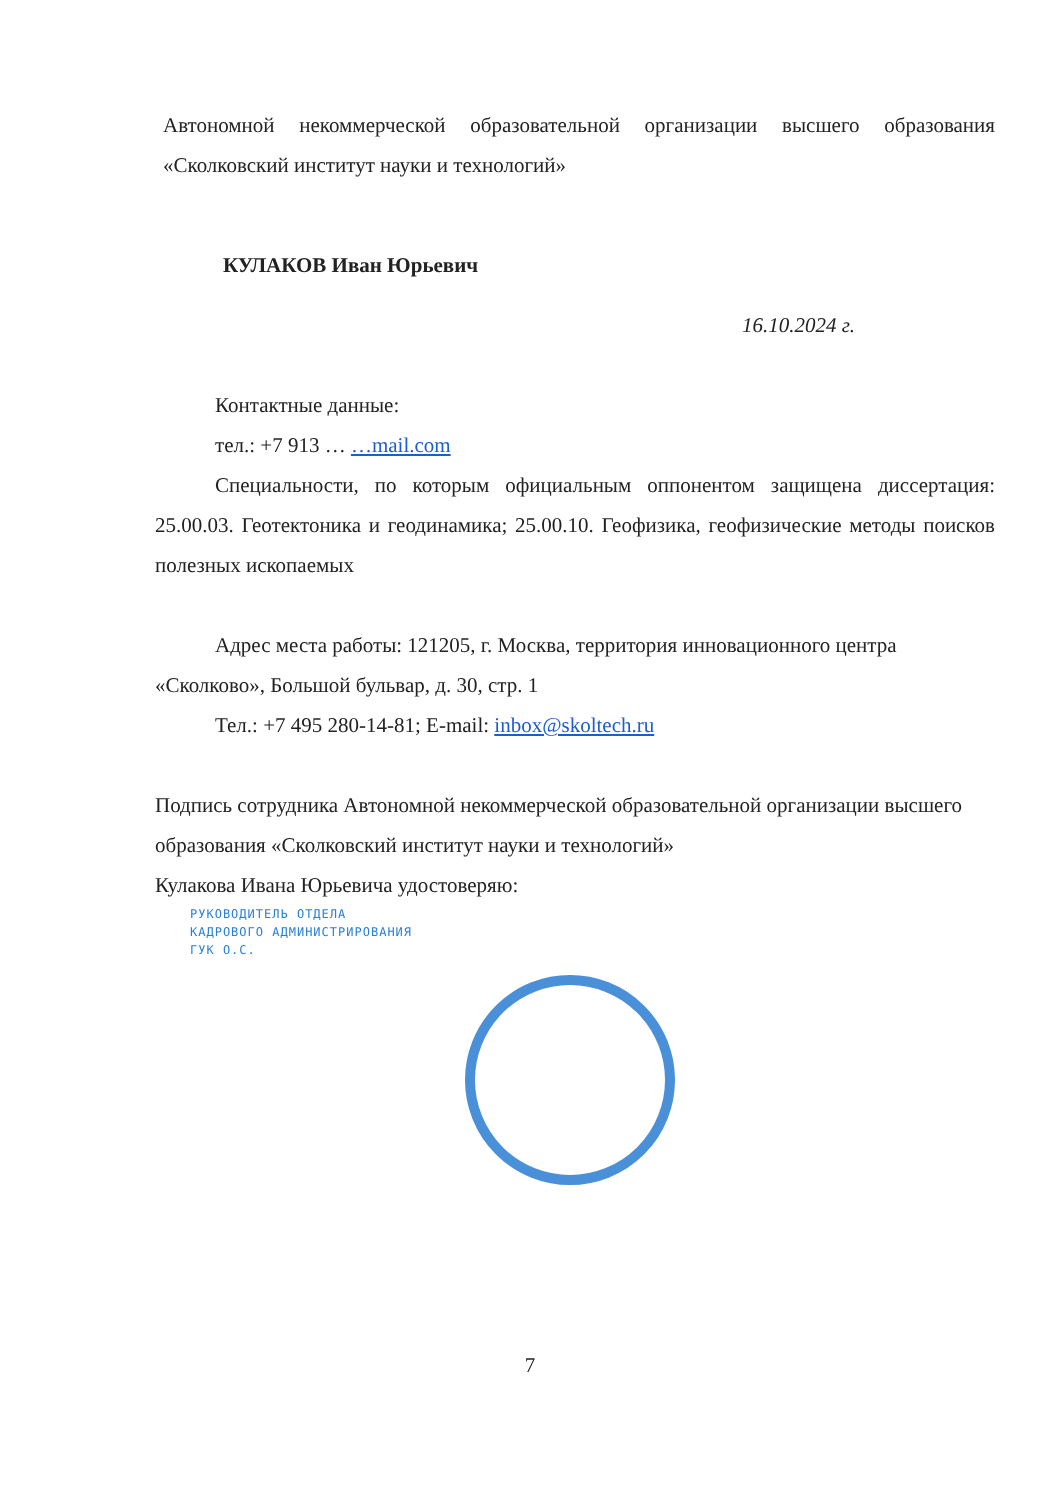Автономной некоммерческой образовательной организации высшего образования «Сколковский институт науки и технологий»
КУЛАКОВ Иван Юрьевич
16.10.2024 г.
Контактные данные:
тел.: +7 913 … …mail.com
Специальности, по которым официальным оппонентом защищена диссертация: 25.00.03. Геотектоника и геодинамика; 25.00.10. Геофизика, геофизические методы поисков полезных ископаемых
Адрес места работы: 121205, г. Москва, территория инновационного центра «Сколково», Большой бульвар, д. 30, стр. 1
Тел.: +7 495 280-14-81; E-mail: inbox@skoltech.ru
Подпись сотрудника Автономной некоммерческой образовательной организации высшего образования «Сколковский институт науки и технологий»
Кулакова Ивана Юрьевича удостоверяю:
РУКОВОДИТЕЛЬ ОТДЕЛА
КАДРОВОГО АДМИНИСТРИРОВАНИЯ
ГУК О.С.
7